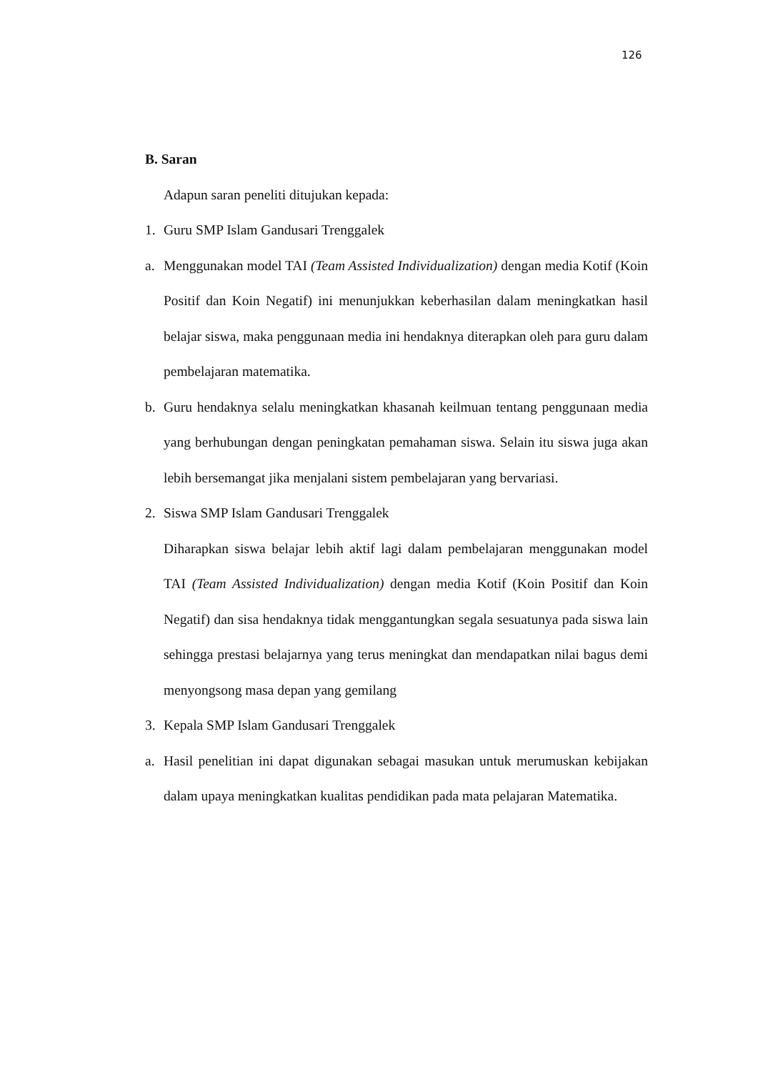126
B. Saran
Adapun saran peneliti ditujukan kepada:
1. Guru SMP Islam Gandusari Trenggalek
a. Menggunakan model TAI (Team Assisted Individualization) dengan media Kotif (Koin Positif dan Koin Negatif) ini menunjukkan keberhasilan dalam meningkatkan hasil belajar siswa, maka penggunaan media ini hendaknya diterapkan oleh para guru dalam pembelajaran matematika.
b. Guru hendaknya selalu meningkatkan khasanah keilmuan tentang penggunaan media yang berhubungan dengan peningkatan pemahaman siswa. Selain itu siswa juga akan lebih bersemangat jika menjalani sistem pembelajaran yang bervariasi.
2. Siswa SMP Islam Gandusari Trenggalek
Diharapkan siswa belajar lebih aktif lagi dalam pembelajaran menggunakan model TAI (Team Assisted Individualization) dengan media Kotif (Koin Positif dan Koin Negatif) dan sisa hendaknya tidak menggantungkan segala sesuatunya pada siswa lain sehingga prestasi belajarnya yang terus meningkat dan mendapatkan nilai bagus demi menyongsong masa depan yang gemilang
3. Kepala SMP Islam Gandusari Trenggalek
a. Hasil penelitian ini dapat digunakan sebagai masukan untuk merumuskan kebijakan dalam upaya meningkatkan kualitas pendidikan pada mata pelajaran Matematika.